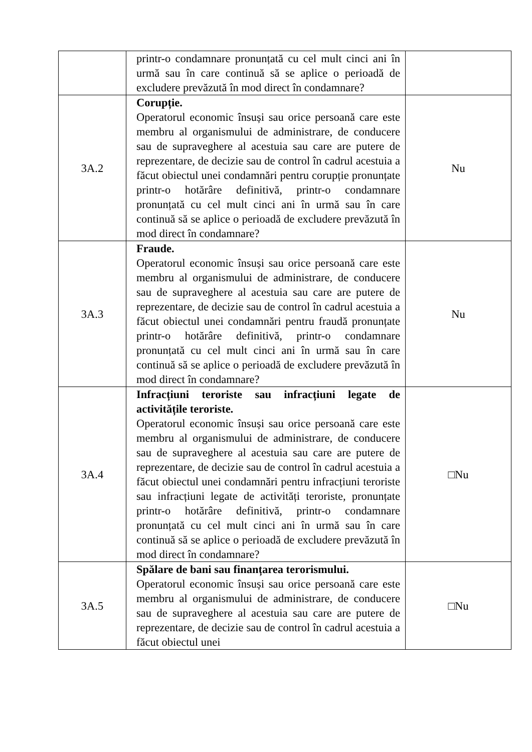| | printr-o condamnare pronunțată cu cel mult cinci ani în urmă sau în care continuă să se aplice o perioadă de excludere prevăzută în mod direct în condamnare? | |
| 3A.2 | Corupție. Operatorul economic însuși sau orice persoană care este membru al organismului de administrare, de conducere sau de supraveghere al acestuia sau care are putere de reprezentare, de decizie sau de control în cadrul acestuia a făcut obiectul unei condamnări pentru corupție pronunțate printr-o hotărâre definitivă, printr-o condamnare pronunțată cu cel mult cinci ani în urmă sau în care continuă să se aplice o perioadă de excludere prevăzută în mod direct în condamnare? | Nu |
| 3A.3 | Fraude. Operatorul economic însuși sau orice persoană care este membru al organismului de administrare, de conducere sau de supraveghere al acestuia sau care are putere de reprezentare, de decizie sau de control în cadrul acestuia a făcut obiectul unei condamnări pentru fraudă pronunțate printr-o hotărâre definitivă, printr-o condamnare pronunțată cu cel mult cinci ani în urmă sau în care continuă să se aplice o perioadă de excludere prevăzută în mod direct în condamnare? | Nu |
| 3A.4 | Infracțiuni teroriste sau infracțiuni legate de activitățile teroriste. Operatorul economic însuși sau orice persoană care este membru al organismului de administrare, de conducere sau de supraveghere al acestuia sau care are putere de reprezentare, de decizie sau de control în cadrul acestuia a făcut obiectul unei condamnări pentru infracțiuni teroriste sau infracțiuni legate de activități teroriste, pronunțate printr-o hotărâre definitivă, printr-o condamnare pronunțată cu cel mult cinci ani în urmă sau în care continuă să se aplice o perioadă de excludere prevăzută în mod direct în condamnare? | □Nu |
| 3A.5 | Spălare de bani sau finanțarea terorismului. Operatorul economic însuși sau orice persoană care este membru al organismului de administrare, de conducere sau de supraveghere al acestuia sau care are putere de reprezentare, de decizie sau de control în cadrul acestuia a făcut obiectul unei | □Nu |